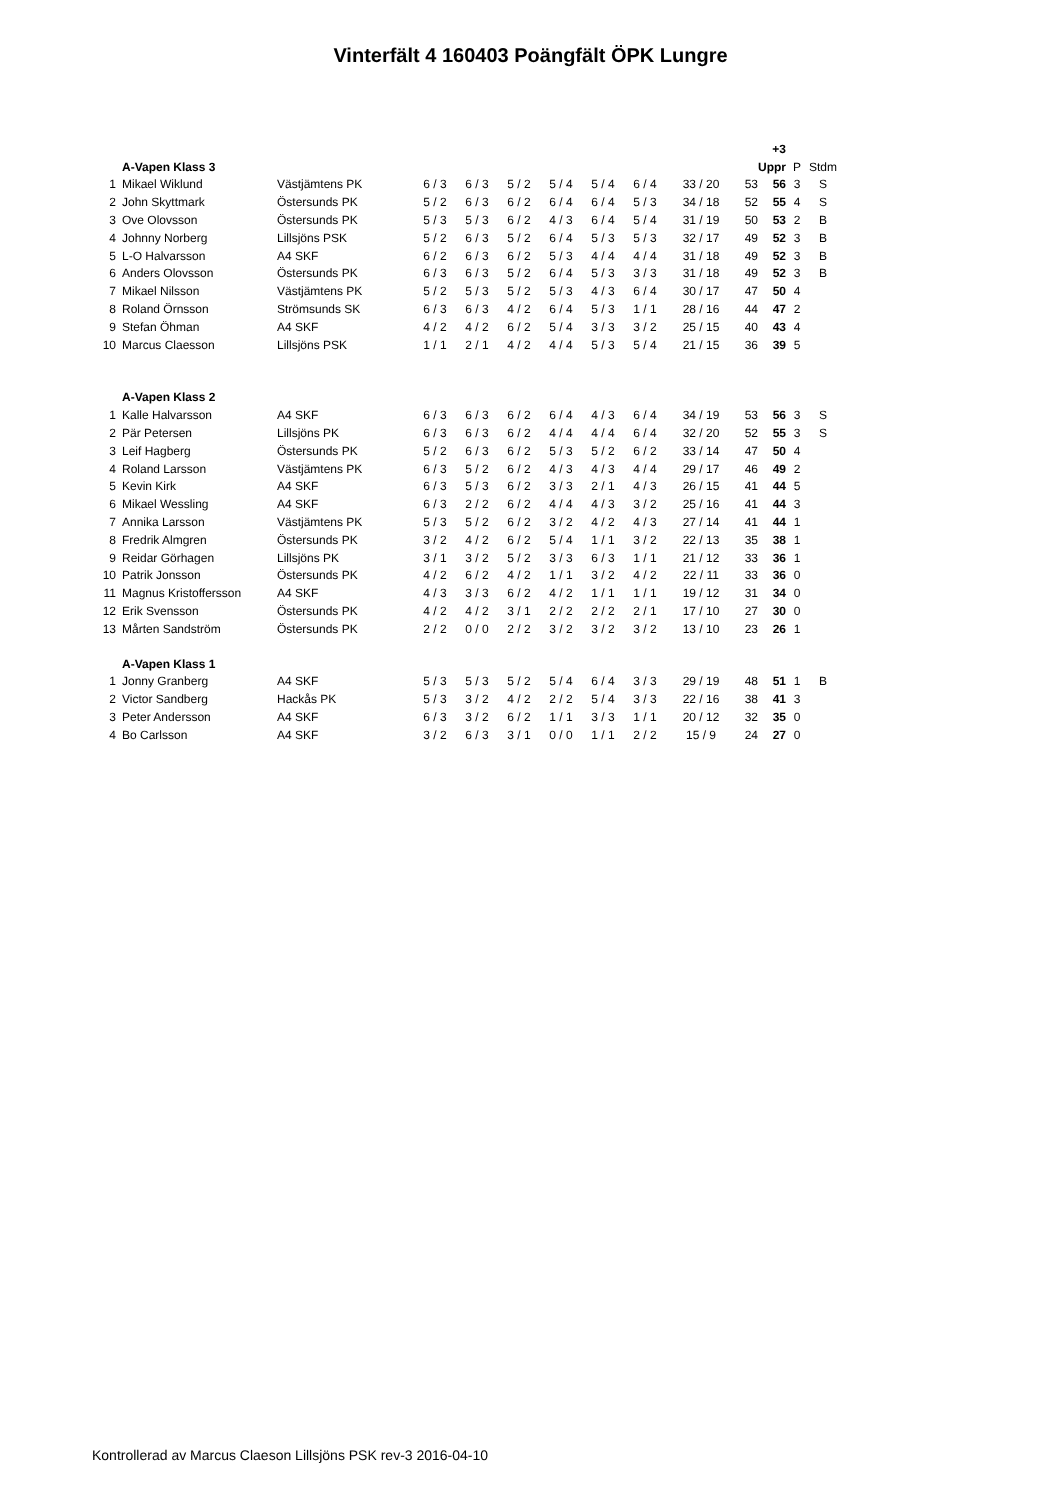Vinterfält 4 160403 Poängfält ÖPK Lungre
| | | | | | | | | | | | +3 | | |
| | A-Vapen Klass 3 | | | | | | | | | | Uppr | P | Stdm |
| 1 | Mikael Wiklund | Västjämtens PK | 6 / 3 | 6 / 3 | 5 / 2 | 5 / 4 | 5 / 4 | 6 / 4 | 33 / 20 | 53 | 56 | 3 | S |
| 2 | John Skyttmark | Östersunds PK | 5 / 2 | 6 / 3 | 6 / 2 | 6 / 4 | 6 / 4 | 5 / 3 | 34 / 18 | 52 | 55 | 4 | S |
| 3 | Ove Olovsson | Östersunds PK | 5 / 3 | 5 / 3 | 6 / 2 | 4 / 3 | 6 / 4 | 5 / 4 | 31 / 19 | 50 | 53 | 2 | B |
| 4 | Johnny Norberg | Lillsjöns PSK | 5 / 2 | 6 / 3 | 5 / 2 | 6 / 4 | 5 / 3 | 5 / 3 | 32 / 17 | 49 | 52 | 3 | B |
| 5 | L-O Halvarsson | A4 SKF | 6 / 2 | 6 / 3 | 6 / 2 | 5 / 3 | 4 / 4 | 4 / 4 | 31 / 18 | 49 | 52 | 3 | B |
| 6 | Anders Olovsson | Östersunds PK | 6 / 3 | 6 / 3 | 5 / 2 | 6 / 4 | 5 / 3 | 3 / 3 | 31 / 18 | 49 | 52 | 3 | B |
| 7 | Mikael Nilsson | Västjämtens PK | 5 / 2 | 5 / 3 | 5 / 2 | 5 / 3 | 4 / 3 | 6 / 4 | 30 / 17 | 47 | 50 | 4 | |
| 8 | Roland Örnsson | Strömsunds SK | 6 / 3 | 6 / 3 | 4 / 2 | 6 / 4 | 5 / 3 | 1 / 1 | 28 / 16 | 44 | 47 | 2 | |
| 9 | Stefan Öhman | A4 SKF | 4 / 2 | 4 / 2 | 6 / 2 | 5 / 4 | 3 / 3 | 3 / 2 | 25 / 15 | 40 | 43 | 4 | |
| 10 | Marcus Claesson | Lillsjöns PSK | 1 / 1 | 2 / 1 | 4 / 2 | 4 / 4 | 5 / 3 | 5 / 4 | 21 / 15 | 36 | 39 | 5 | |
| | A-Vapen Klass 2 | | | | | | | | | | | | |
| 1 | Kalle Halvarsson | A4 SKF | 6 / 3 | 6 / 3 | 6 / 2 | 6 / 4 | 4 / 3 | 6 / 4 | 34 / 19 | 53 | 56 | 3 | S |
| 2 | Pär Petersen | Lillsjöns PK | 6 / 3 | 6 / 3 | 6 / 2 | 4 / 4 | 4 / 4 | 6 / 4 | 32 / 20 | 52 | 55 | 3 | S |
| 3 | Leif Hagberg | Östersunds PK | 5 / 2 | 6 / 3 | 6 / 2 | 5 / 3 | 5 / 2 | 6 / 2 | 33 / 14 | 47 | 50 | 4 | |
| 4 | Roland Larsson | Västjämtens PK | 6 / 3 | 5 / 2 | 6 / 2 | 4 / 3 | 4 / 3 | 4 / 4 | 29 / 17 | 46 | 49 | 2 | |
| 5 | Kevin Kirk | A4 SKF | 6 / 3 | 5 / 3 | 6 / 2 | 3 / 3 | 2 / 1 | 4 / 3 | 26 / 15 | 41 | 44 | 5 | |
| 6 | Mikael Wessling | A4 SKF | 6 / 3 | 2 / 2 | 6 / 2 | 4 / 4 | 4 / 3 | 3 / 2 | 25 / 16 | 41 | 44 | 3 | |
| 7 | Annika Larsson | Västjämtens PK | 5 / 3 | 5 / 2 | 6 / 2 | 3 / 2 | 4 / 2 | 4 / 3 | 27 / 14 | 41 | 44 | 1 | |
| 8 | Fredrik Almgren | Östersunds PK | 3 / 2 | 4 / 2 | 6 / 2 | 5 / 4 | 1 / 1 | 3 / 2 | 22 / 13 | 35 | 38 | 1 | |
| 9 | Reidar Görhagen | Lillsjöns PK | 3 / 1 | 3 / 2 | 5 / 2 | 3 / 3 | 6 / 3 | 1 / 1 | 21 / 12 | 33 | 36 | 1 | |
| 10 | Patrik Jonsson | Östersunds PK | 4 / 2 | 6 / 2 | 4 / 2 | 1 / 1 | 3 / 2 | 4 / 2 | 22 / 11 | 33 | 36 | 0 | |
| 11 | Magnus Kristoffersson | A4 SKF | 4 / 3 | 3 / 3 | 6 / 2 | 4 / 2 | 1 / 1 | 1 / 1 | 19 / 12 | 31 | 34 | 0 | |
| 12 | Erik Svensson | Östersunds PK | 4 / 2 | 4 / 2 | 3 / 1 | 2 / 2 | 2 / 2 | 2 / 1 | 17 / 10 | 27 | 30 | 0 | |
| 13 | Mårten Sandström | Östersunds PK | 2 / 2 | 0 / 0 | 2 / 2 | 3 / 2 | 3 / 2 | 3 / 2 | 13 / 10 | 23 | 26 | 1 | |
| | A-Vapen Klass 1 | | | | | | | | | | | | |
| 1 | Jonny Granberg | A4 SKF | 5 / 3 | 5 / 3 | 5 / 2 | 5 / 4 | 6 / 4 | 3 / 3 | 29 / 19 | 48 | 51 | 1 | B |
| 2 | Victor Sandberg | Hackås PK | 5 / 3 | 3 / 2 | 4 / 2 | 2 / 2 | 5 / 4 | 3 / 3 | 22 / 16 | 38 | 41 | 3 | |
| 3 | Peter Andersson | A4 SKF | 6 / 3 | 3 / 2 | 6 / 2 | 1 / 1 | 3 / 3 | 1 / 1 | 20 / 12 | 32 | 35 | 0 | |
| 4 | Bo Carlsson | A4 SKF | 3 / 2 | 6 / 3 | 3 / 1 | 0 / 0 | 1 / 1 | 2 / 2 | 15 / 9 | 24 | 27 | 0 | |
Kontrollerad av Marcus Claeson Lillsjöns PSK rev-3 2016-04-10